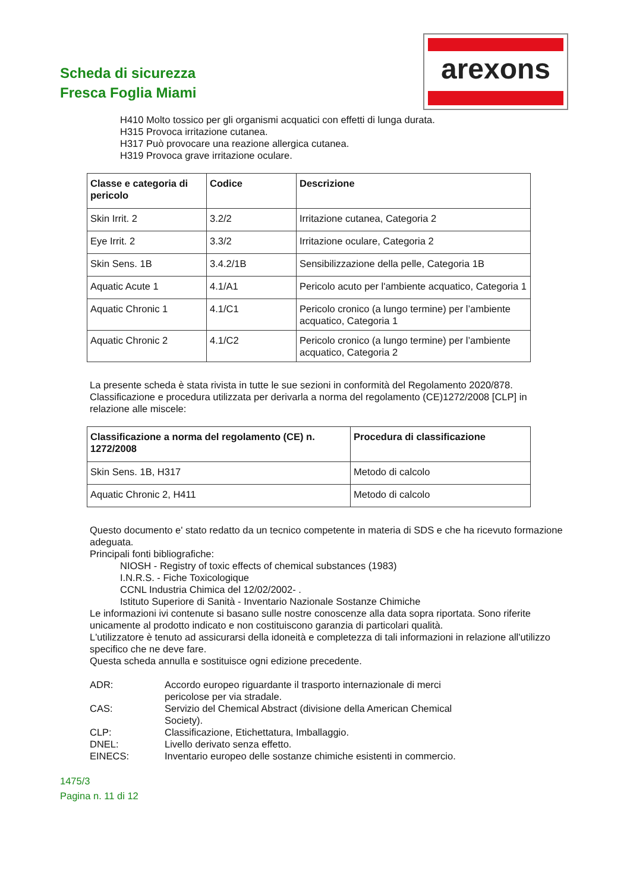Scheda di sicurezza
Fresca Foglia Miami
arexons
H410 Molto tossico per gli organismi acquatici con effetti di lunga durata.
H315 Provoca irritazione cutanea.
H317 Può provocare una reazione allergica cutanea.
H319 Provoca grave irritazione oculare.
| Classe e categoria di pericolo | Codice | Descrizione |
| --- | --- | --- |
| Skin Irrit. 2 | 3.2/2 | Irritazione cutanea, Categoria 2 |
| Eye Irrit. 2 | 3.3/2 | Irritazione oculare, Categoria 2 |
| Skin Sens. 1B | 3.4.2/1B | Sensibilizzazione della pelle, Categoria 1B |
| Aquatic Acute 1 | 4.1/A1 | Pericolo acuto per l'ambiente acquatico, Categoria 1 |
| Aquatic Chronic 1 | 4.1/C1 | Pericolo cronico (a lungo termine) per l’ambiente acquatico, Categoria 1 |
| Aquatic Chronic 2 | 4.1/C2 | Pericolo cronico (a lungo termine) per l’ambiente acquatico, Categoria 2 |
La presente scheda è stata rivista in tutte le sue sezioni in conformità del Regolamento 2020/878.
Classificazione e procedura utilizzata per derivarla a norma del regolamento (CE)1272/2008 [CLP] in relazione alle miscele:
| Classificazione a norma del regolamento (CE) n. 1272/2008 | Procedura di classificazione |
| --- | --- |
| Skin Sens. 1B, H317 | Metodo di calcolo |
| Aquatic Chronic 2, H411 | Metodo di calcolo |
Questo documento e' stato redatto da un tecnico competente in materia di SDS e che ha ricevuto formazione adeguata.
Principali fonti bibliografiche:
NIOSH - Registry of toxic effects of chemical substances (1983)
I.N.R.S. - Fiche Toxicologique
CCNL Industria Chimica del 12/02/2002- .
Istituto Superiore di Sanità - Inventario Nazionale Sostanze Chimiche
Le informazioni ivi contenute si basano sulle nostre conoscenze alla data sopra riportata. Sono riferite unicamente al prodotto indicato e non costituiscono garanzia di particolari qualità.
L'utilizzatore è tenuto ad assicurarsi della idoneità e completezza di tali informazioni in relazione all'utilizzo specifico che ne deve fare.
Questa scheda annulla e sostituisce ogni edizione precedente.
ADR:
Accordo europeo riguardante il trasporto internazionale di merci pericolose per via stradale.
CAS:
Servizio del Chemical Abstract (divisione della American Chemical Society).
CLP:
Classificazione, Etichettatura, Imballaggio.
DNEL:
Livello derivato senza effetto.
EINECS:
Inventario europeo delle sostanze chimiche esistenti in commercio.
1475/3
Pagina n. 11 di 12